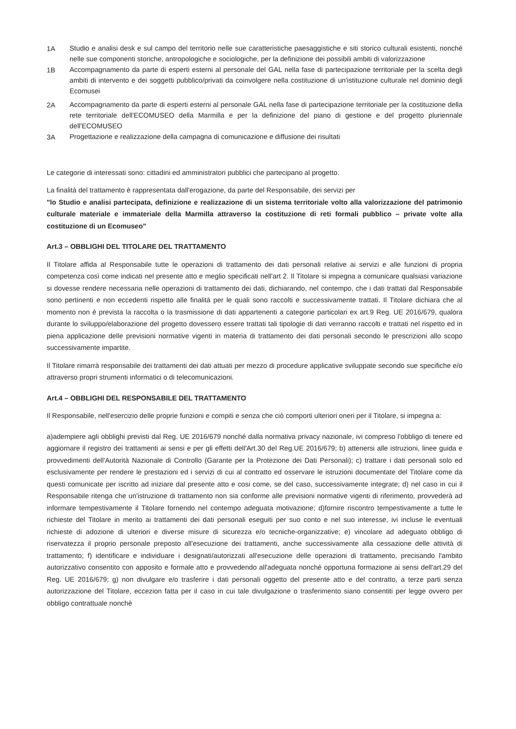1A
Studio e analisi desk e sul campo del territorio nelle sue caratteristiche paesaggistiche e siti storico culturali esistenti, nonché nelle sue componenti storiche, antropologiche e sociologiche, per la definizione dei possibili ambiti di valorizzazione
1B
Accompagnamento da parte di esperti esterni al personale del GAL nella fase di partecipazione territoriale per la scelta degli ambiti di intervento e dei soggetti pubblico/privati da coinvolgere nella costituzione di un'istituzione culturale nel dominio degli Ecomusei
2A
Accompagnamento da parte di esperti esterni al personale GAL nella fase di partecipazione territoriale per la costituzione della rete territoriale dell'ECOMUSEO della Marmilla e per la definizione del piano di gestione e del progetto pluriennale dell'ECOMUSEO
3A
Progettazione e realizzazione della campagna di comunicazione e diffusione dei risultati
Le categorie di interessati sono: cittadini ed amministratori pubblici che partecipano al progetto.
La finalità del trattamento è rappresentata dall'erogazione, da parte del Responsabile, dei servizi per
"lo Studio e analisi partecipata, definizione e realizzazione di un sistema territoriale volto alla valorizzazione del patrimonio culturale materiale e immateriale della Marmilla attraverso la costituzione di reti formali pubblico – private volte alla costituzione di un Ecomuseo"
Art.3 – OBBLIGHI DEL TITOLARE DEL TRATTAMENTO
Il Titolare affida al Responsabile tutte le operazioni di trattamento dei dati personali relative ai servizi e alle funzioni di propria competenza così come indicati nel presente atto e meglio specificati nell'art 2. Il Titolare si impegna a comunicare qualsiasi variazione si dovesse rendere necessaria nelle operazioni di trattamento dei dati, dichiarando, nel contempo, che i dati trattati dal Responsabile sono pertinenti e non eccedenti rispetto alle finalità per le quali sono raccolti e successivamente trattati. Il Titolare dichiara che al momento non è prevista la raccolta o la trasmissione di dati appartenenti a categorie particolari ex art.9 Reg. UE 2016/679, qualora durante lo sviluppo/elaborazione del progetto dovessero essere trattati tali tipologie di dati verranno raccolti e trattati nel rispetto ed in piena applicazione delle previsioni normative vigenti in materia di trattamento dei dati personali secondo le prescrizioni allo scopo successivamente impartite.
Il Titolare rimarrà responsabile dei trattamenti dei dati attuati per mezzo di procedure applicative sviluppate secondo sue specifiche e/o attraverso propri strumenti informatici o di telecomunicazioni.
Art.4 – OBBLIGHI DEL RESPONSABILE DEL TRATTAMENTO
Il Responsabile, nell'esercizio delle proprie funzioni e compiti e senza che ciò comporti ulteriori oneri per il Titolare, si impegna a:
a)adempiere agli obblighi previsti dal Reg. UE 2016/679 nonché dalla normativa privacy nazionale, ivi compreso l'obbligo di tenere ed aggiornare il registro dei trattamenti ai sensi e per gli effetti dell'Art.30 del Reg.UE 2016/679; b) attenersi alle istruzioni, linee guida e provvedimenti dell'Autorità Nazionale di Controllo (Garante per la Protezione dei Dati Personali); c) trattare i dati personali solo ed esclusivamente per rendere le prestazioni ed i servizi di cui al contratto ed osservare le istruzioni documentate del Titolare come da questi comunicate per iscritto ad iniziare dal presente atto e cosi come, se del caso, successivamente integrate; d) nel caso in cui il Responsabile ritenga che un'istruzione di trattamento non sia conforme alle previsioni normative vigenti di riferimento, provvederà ad informare tempestivamente il Titolare fornendo nel contempo adeguata motivazione; d)fornire riscontro tempestivamente a tutte le richieste del Titolare in merito ai trattamenti dei dati personali eseguiti per suo conto e nel suo interesse, ivi incluse le eventuali richieste di adozione di ulteriori e diverse misure di sicurezza e/o tecniche-organizzative; e) vincolare ad adeguato obbligo di riservatezza il proprio personale preposto all'esecuzione dei trattamenti, anche successivamente alla cessazione delle attività di trattamento; f) identificare e individuare i designati/autorizzati all'esecuzione delle operazioni di trattamento, precisando l'ambito autorizzativo consentito con apposito e formale atto e provvedendo all'adeguata nonché opportuna formazione ai sensi dell'art.29 del Reg. UE 2016/679; g) non divulgare e/o trasferire i dati personali oggetto del presente atto e del contratto, a terze parti senza autorizzazione del Titolare, eccezion fatta per il caso in cui tale divulgazione o trasferimento siano consentiti per legge ovvero per obbligo contrattuale nonchè